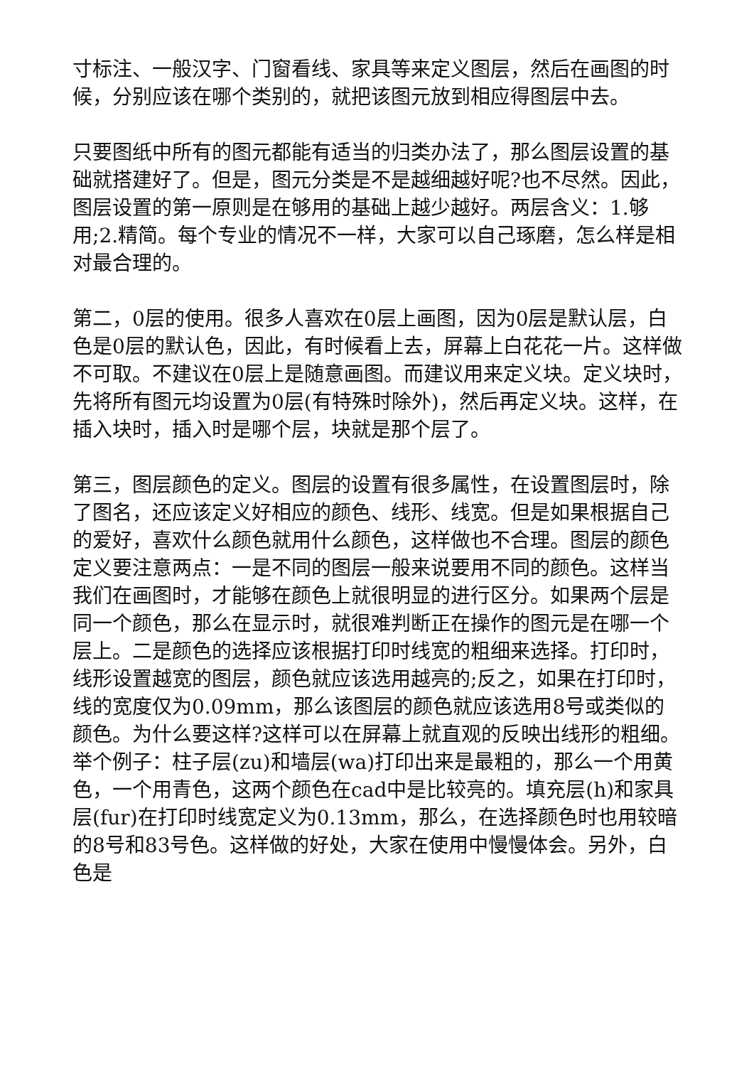寸标注、一般汉字、门窗看线、家具等来定义图层，然后在画图的时候，分别应该在哪个类别的，就把该图元放到相应得图层中去。
只要图纸中所有的图元都能有适当的归类办法了，那么图层设置的基础就搭建好了。但是，图元分类是不是越细越好呢?也不尽然。因此，图层设置的第一原则是在够用的基础上越少越好。两层含义：1.够用;2.精简。每个专业的情况不一样，大家可以自己琢磨，怎么样是相对最合理的。
第二，0层的使用。很多人喜欢在0层上画图，因为0层是默认层，白色是0层的默认色，因此，有时候看上去，屏幕上白花花一片。这样做不可取。不建议在0层上是随意画图。而建议用来定义块。定义块时，先将所有图元均设置为0层(有特殊时除外)，然后再定义块。这样，在插入块时，插入时是哪个层，块就是那个层了。
第三，图层颜色的定义。图层的设置有很多属性，在设置图层时，除了图名，还应该定义好相应的颜色、线形、线宽。但是如果根据自己的爱好，喜欢什么颜色就用什么颜色，这样做也不合理。图层的颜色定义要注意两点：一是不同的图层一般来说要用不同的颜色。这样当我们在画图时，才能够在颜色上就很明显的进行区分。如果两个层是同一个颜色，那么在显示时，就很难判断正在操作的图元是在哪一个层上。二是颜色的选择应该根据打印时线宽的粗细来选择。打印时，线形设置越宽的图层，颜色就应该选用越亮的;反之，如果在打印时，线的宽度仅为0.09mm，那么该图层的颜色就应该选用8号或类似的颜色。为什么要这样?这样可以在屏幕上就直观的反映出线形的粗细。举个例子：柱子层(zu)和墙层(wa)打印出来是最粗的，那么一个用黄色，一个用青色，这两个颜色在cad中是比较亮的。填充层(h)和家具层(fur)在打印时线宽定义为0.13mm，那么，在选择颜色时也用较暗的8号和83号色。这样做的好处，大家在使用中慢慢体会。另外，白色是